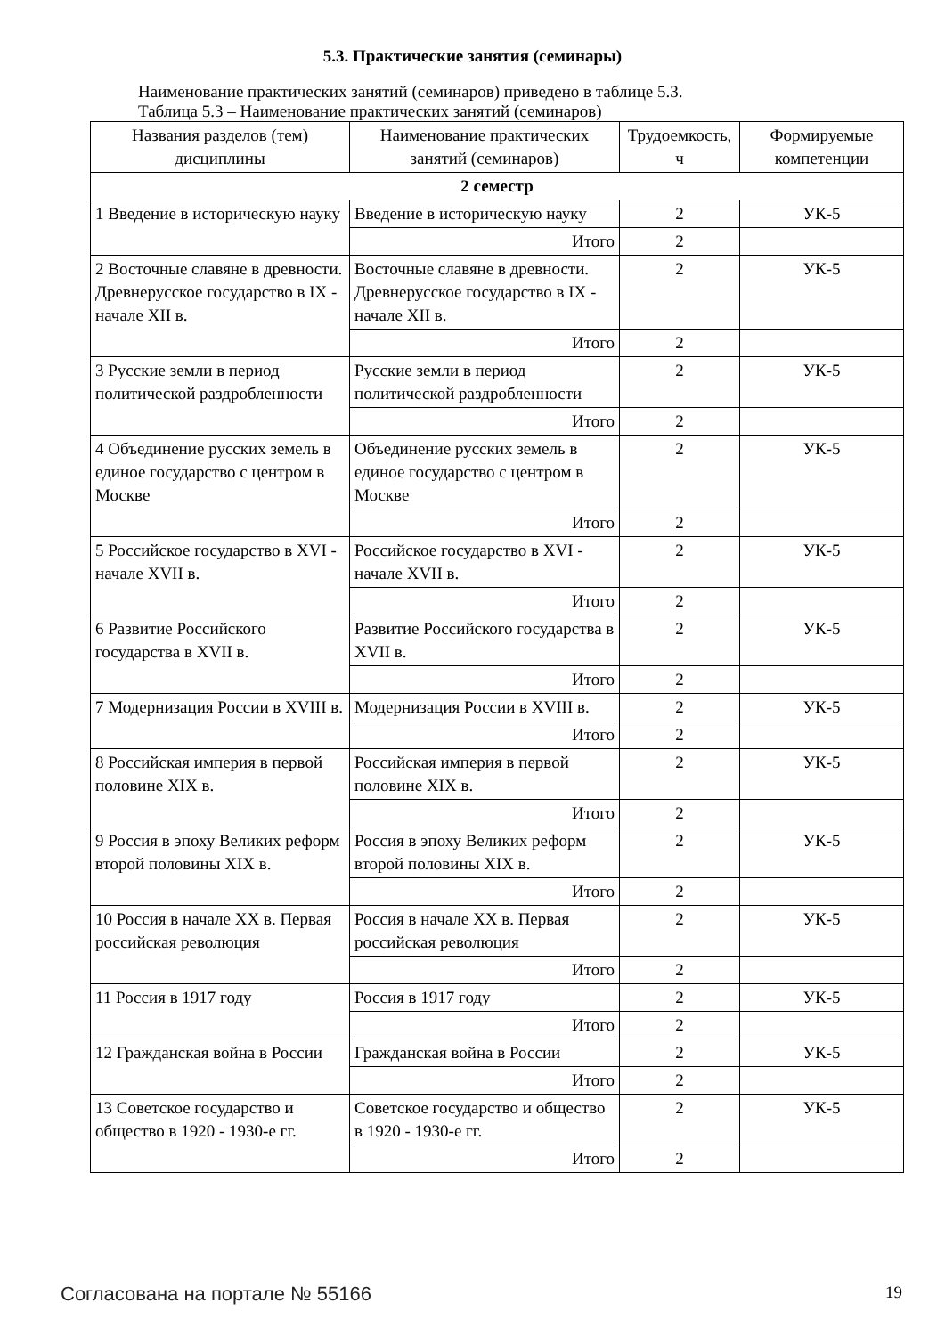5.3. Практические занятия (семинары)
Наименование практических занятий (семинаров) приведено в таблице 5.3.
Таблица 5.3 – Наименование практических занятий (семинаров)
| Названия разделов (тем) дисциплины | Наименование практических занятий (семинаров) | Трудоемкость, ч | Формируемые компетенции |
| --- | --- | --- | --- |
| 2 семестр | | | |
| 1 Введение в историческую науку | Введение в историческую науку | 2 | УК-5 |
| | Итого | 2 | |
| 2 Восточные славяне в древности. Древнерусское государство в IX - начале XII в. | Восточные славяне в древности. Древнерусское государство в IX - начале XII в. | 2 | УК-5 |
| | Итого | 2 | |
| 3 Русские земли в период политической раздробленности | Русские земли в период политической раздробленности | 2 | УК-5 |
| | Итого | 2 | |
| 4 Объединение русских земель в единое государство с центром в Москве | Объединение русских земель в единое государство с центром в Москве | 2 | УК-5 |
| | Итого | 2 | |
| 5 Российское государство в XVI - начале XVII в. | Российское государство в XVI - начале XVII в. | 2 | УК-5 |
| | Итого | 2 | |
| 6 Развитие Российского государства в XVII в. | Развитие Российского государства в XVII в. | 2 | УК-5 |
| | Итого | 2 | |
| 7 Модернизация России в XVIII в. | Модернизация России в XVIII в. | 2 | УК-5 |
| | Итого | 2 | |
| 8 Российская империя в первой половине XIX в. | Российская империя в первой половине XIX в. | 2 | УК-5 |
| | Итого | 2 | |
| 9 Россия в эпоху Великих реформ второй половины XIX в. | Россия в эпоху Великих реформ второй половины XIX в. | 2 | УК-5 |
| | Итого | 2 | |
| 10 Россия в начале XX в. Первая российская революция | Россия в начале XX в. Первая российская революция | 2 | УК-5 |
| | Итого | 2 | |
| 11 Россия в 1917 году | Россия в 1917 году | 2 | УК-5 |
| | Итого | 2 | |
| 12 Гражданская война в России | Гражданская война в России | 2 | УК-5 |
| | Итого | 2 | |
| 13 Советское государство и общество в 1920 - 1930-е гг. | Советское государство и общество в 1920 - 1930-е гг. | 2 | УК-5 |
| | Итого | 2 | |
Согласована на портале № 55166 19